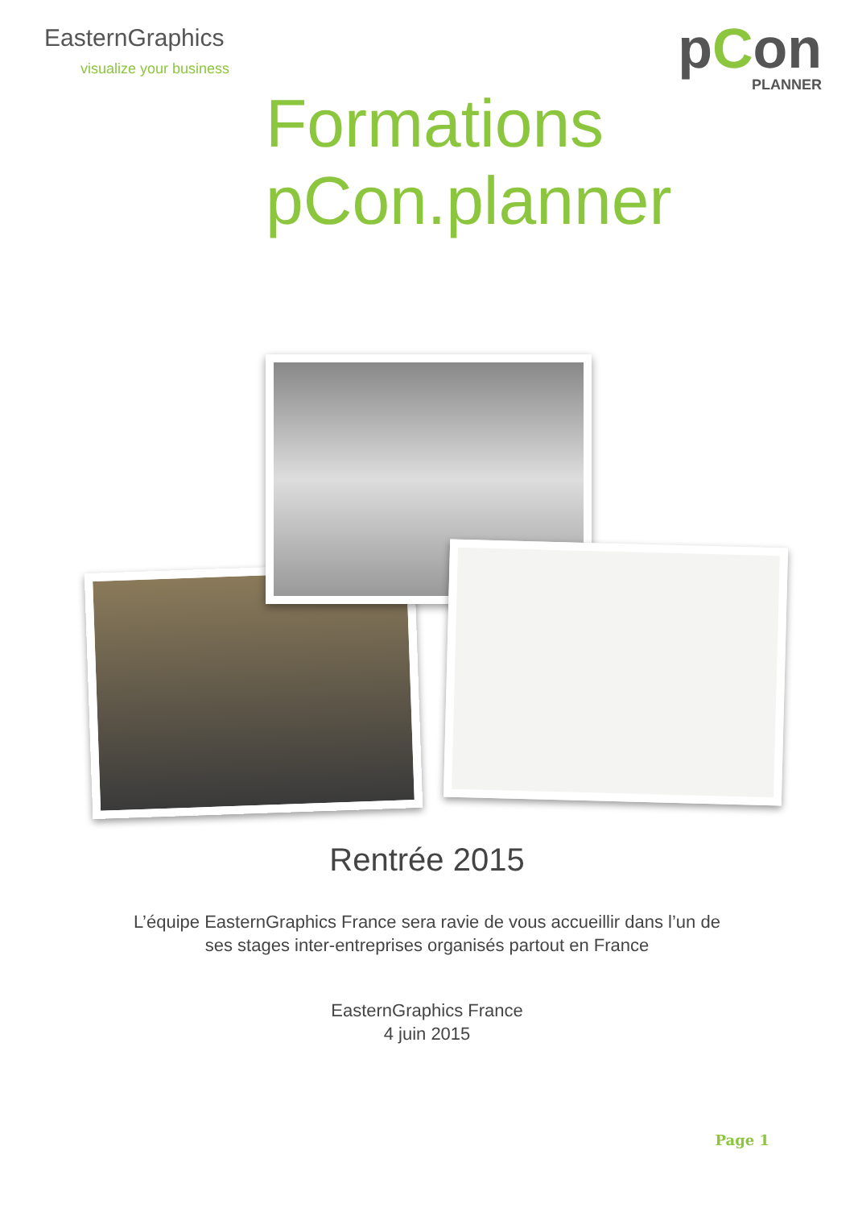EasternGraphics
visualize your business
pCon
PLANNER
Formations
pCon.planner
Rentrée 2015
L’équipe EasternGraphics France sera ravie de vous accueillir dans l’un de
ses stages inter-entreprises organisés partout en France
EasternGraphics France
4 juin 2015
Page 1